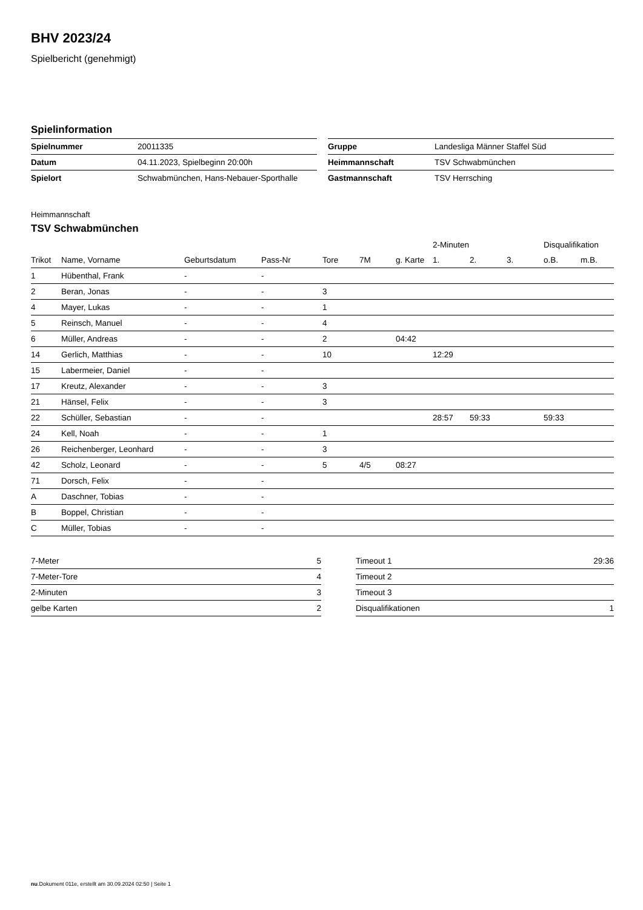BHV 2023/24
Spielbericht (genehmigt)
Spielinformation
| Spielnummer | 20011335 |
| Datum | 04.11.2023, Spielbeginn 20:00h |
| Spielort | Schwabmünchen, Hans-Nebauer-Sporthalle |
| Gruppe | Landesliga Männer Staffel Süd |
| Heimmannschaft | TSV Schwabmünchen |
| Gastmannschaft | TSV Herrsching |
Heimmannschaft
TSV Schwabmünchen
| | | | | | | | 2-Minuten | | | Disqualifikation | |
| --- | --- | --- | --- | --- | --- | --- | --- | --- | --- | --- | --- |
| Trikot | Name, Vorname | Geburtsdatum | Pass-Nr | Tore | 7M | g. Karte | 1. | 2. | 3. | o.B. | m.B. |
| 1 | Hübenthal, Frank | - | - | | | | | | | | |
| 2 | Beran, Jonas | - | - | 3 | | | | | | | |
| 4 | Mayer, Lukas | - | - | 1 | | | | | | | |
| 5 | Reinsch, Manuel | - | - | 4 | | | | | | | |
| 6 | Müller, Andreas | - | - | 2 | | 04:42 | | | | | |
| 14 | Gerlich, Matthias | - | - | 10 | | | 12:29 | | | | |
| 15 | Labermeier, Daniel | - | - | | | | | | | | |
| 17 | Kreutz, Alexander | - | - | 3 | | | | | | | |
| 21 | Hänsel, Felix | - | - | 3 | | | | | | | |
| 22 | Schüller, Sebastian | - | - | | | | 28:57 | 59:33 | | 59:33 | |
| 24 | Kell, Noah | - | - | 1 | | | | | | | |
| 26 | Reichenberger, Leonhard | - | - | 3 | | | | | | | |
| 42 | Scholz, Leonard | - | - | 5 | 4/5 | 08:27 | | | | | |
| 71 | Dorsch, Felix | - | - | | | | | | | | |
| A | Daschner, Tobias | - | - | | | | | | | | |
| B | Boppel, Christian | - | - | | | | | | | | |
| C | Müller, Tobias | - | - | | | | | | | | |
| 7-Meter | 5 |
| 7-Meter-Tore | 4 |
| 2-Minuten | 3 |
| gelbe Karten | 2 |
| Timeout 1 | 29:36 |
| Timeout 2 | |
| Timeout 3 | |
| Disqualifikationen | 1 |
nu.Dokument 011e, erstellt am 30.09.2024 02:50 | Seite 1